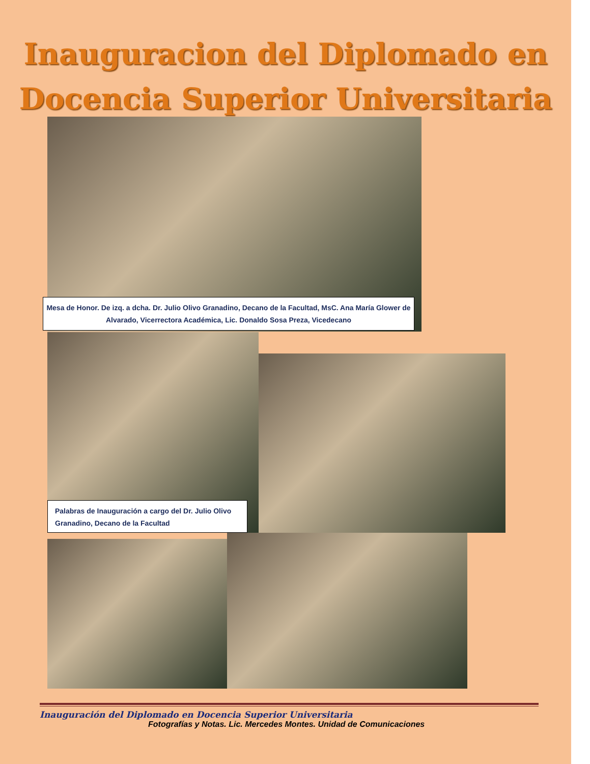Inauguracion del Diplomado en
Docencia Superior Universitaria
Mesa de Honor. De izq. a dcha. Dr. Julio Olivo Granadino, Decano de la Facultad, MsC. Ana María Glower de Alvarado, Vicerrectora Académica, Lic. Donaldo Sosa Preza, Vicedecano
Palabras de Inauguración a cargo del Dr. Julio Olivo Granadino, Decano de la Facultad
Inauguración del Diplomado en Docencia Superior Universitaria
Fotografías y Notas. Lic. Mercedes Montes. Unidad de Comunicaciones